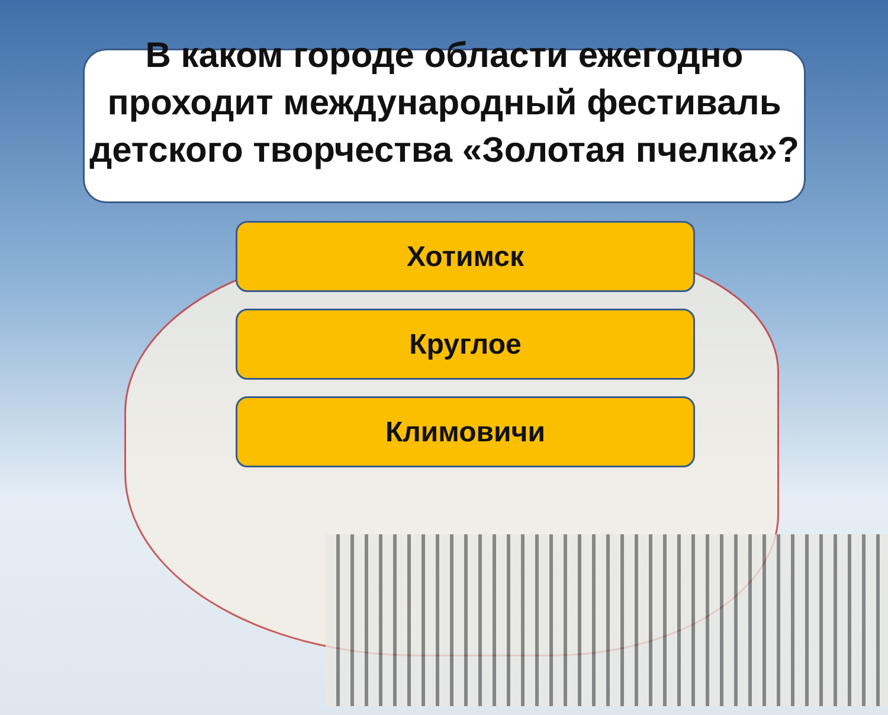В каком городе области ежегодно проходит международный фестиваль детского творчества «Золотая пчелка»?
Хотимск
Круглое
Климовичи